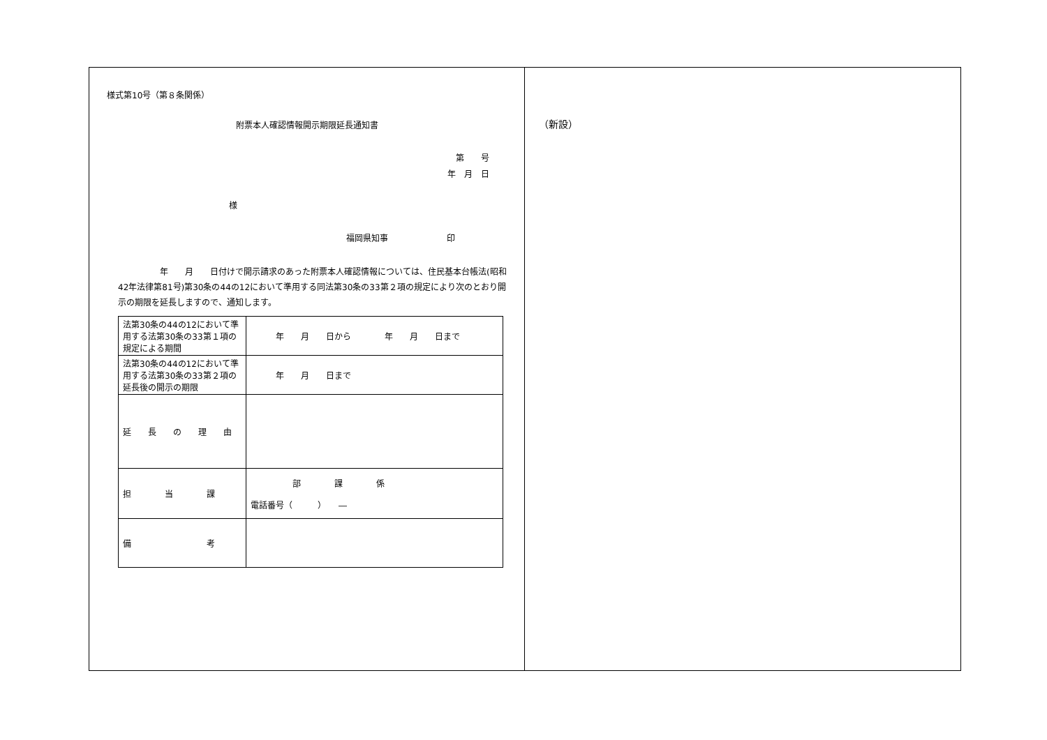様式第10号（第８条関係）
附票本人確認情報開示期限延長通知書
第　　号
年　月　日
様
福岡県知事　　　　　　　印
　　　　　年　　月　　日付けで開示請求のあった附票本人確認情報については、住民基本台帳法(昭和42年法律第81号)第30条の44の12において準用する同法第30条の33第２項の規定により次のとおり開示の期限を延長しますので、通知します。
| 法第30条の44の12において準用する法第30条の33第１項の規定による期間 | 年 月 日から 年 月 日まで |
| 法第30条の44の12において準用する法第30条の33第２項の延長後の開示の期限 | 年 月 日まで |
| 延 長 の 理 由 | |
| 担 当 課 | 部 課 係 電話番号（ ） ― |
| 備 考 | |
（新設）